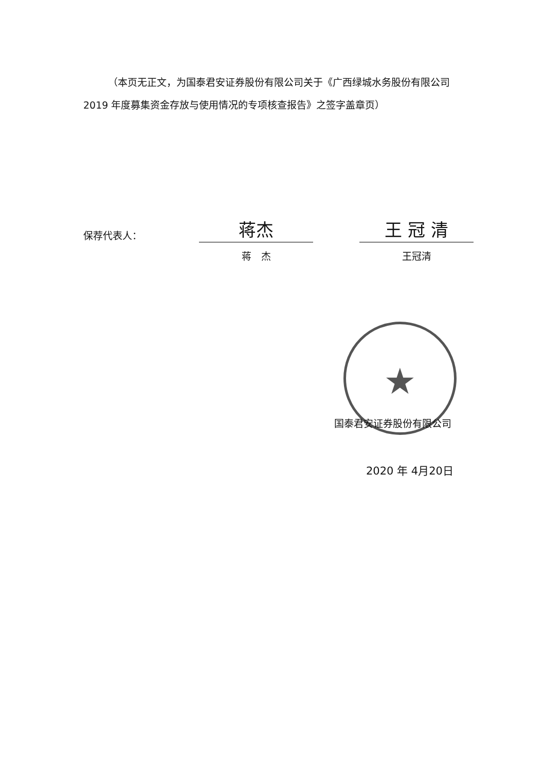（本页无正文，为国泰君安证券股份有限公司关于《广西绿城水务股份有限公司 2019 年度募集资金存放与使用情况的专项核查报告》之签字盖章页）
保荐代表人：
蒋杰
蒋　杰
王 冠 清
王冠清
★
国泰君安证券股份有限公司
2020 年 4月20日